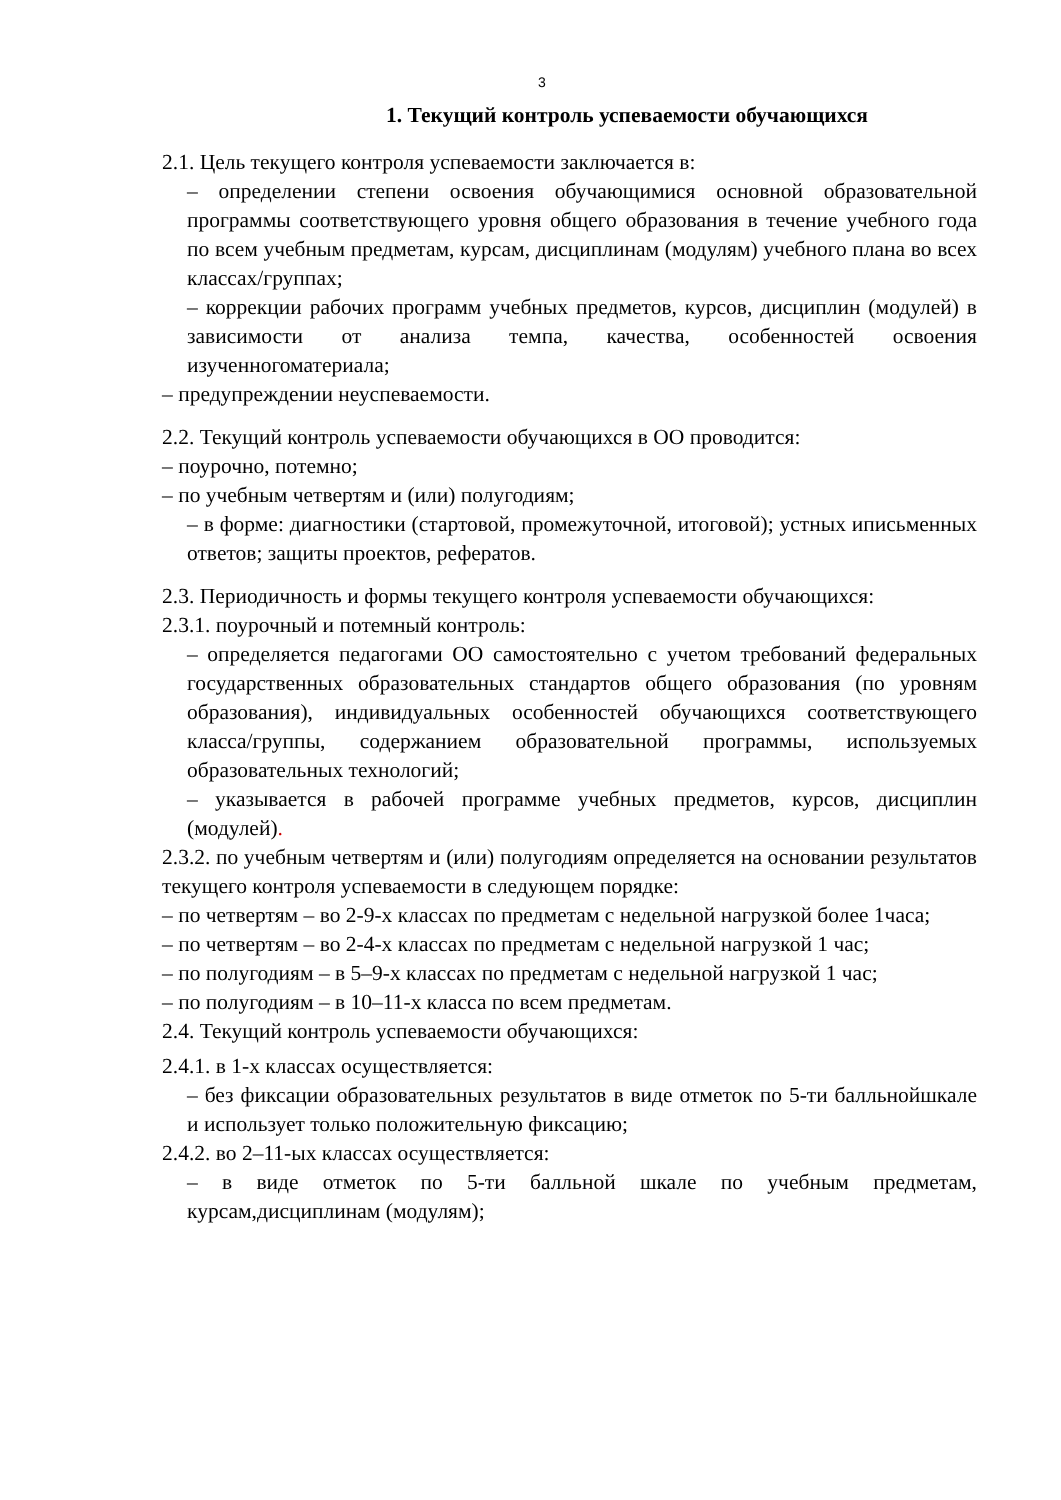3
1. Текущий контроль успеваемости обучающихся
2.1. Цель текущего контроля успеваемости заключается в:
– определении степени освоения обучающимися основной образовательной программы соответствующего уровня общего образования в течение учебного года по всем учебным предметам, курсам, дисциплинам (модулям) учебного плана во всех классах/группах;
– коррекции рабочих программ учебных предметов, курсов, дисциплин (модулей) в зависимости от анализа темпа, качества, особенностей освоения изученногоматериала;
– предупреждении неуспеваемости.
2.2. Текущий контроль успеваемости обучающихся в ОО проводится:
– поурочно, потемно;
– по учебным четвертям и (или) полугодиям;
– в форме: диагностики (стартовой, промежуточной, итоговой); устных иписьменных ответов; защиты проектов, рефератов.
2.3. Периодичность и формы текущего контроля успеваемости обучающихся:
2.3.1. поурочный и потемный контроль:
– определяется педагогами ОО самостоятельно с учетом требований федеральных государственных образовательных стандартов общего образования (по уровням образования), индивидуальных особенностей обучающихся соответствующего класса/группы, содержанием образовательной программы, используемых образовательных технологий;
– указывается в рабочей программе учебных предметов, курсов, дисциплин (модулей).
2.3.2. по учебным четвертям и (или) полугодиям определяется на основании результатов текущего контроля успеваемости в следующем порядке:
– по четвертям – во 2-9-х классах по предметам с недельной нагрузкой более 1часа;
– по четвертям – во 2-4-х классах по предметам с недельной нагрузкой 1 час;
– по полугодиям – в 5–9-х классах по предметам с недельной нагрузкой 1 час;
– по полугодиям – в 10–11-х класса по всем предметам.
2.4. Текущий контроль успеваемости обучающихся:
2.4.1. в 1-х классах осуществляется:
– без фиксации образовательных результатов в виде отметок по 5-ти балльнойшкале и использует только положительную фиксацию;
2.4.2. во 2–11-ых классах осуществляется:
– в виде отметок по 5-ти балльной шкале по учебным предметам, курсам,дисциплинам (модулям);